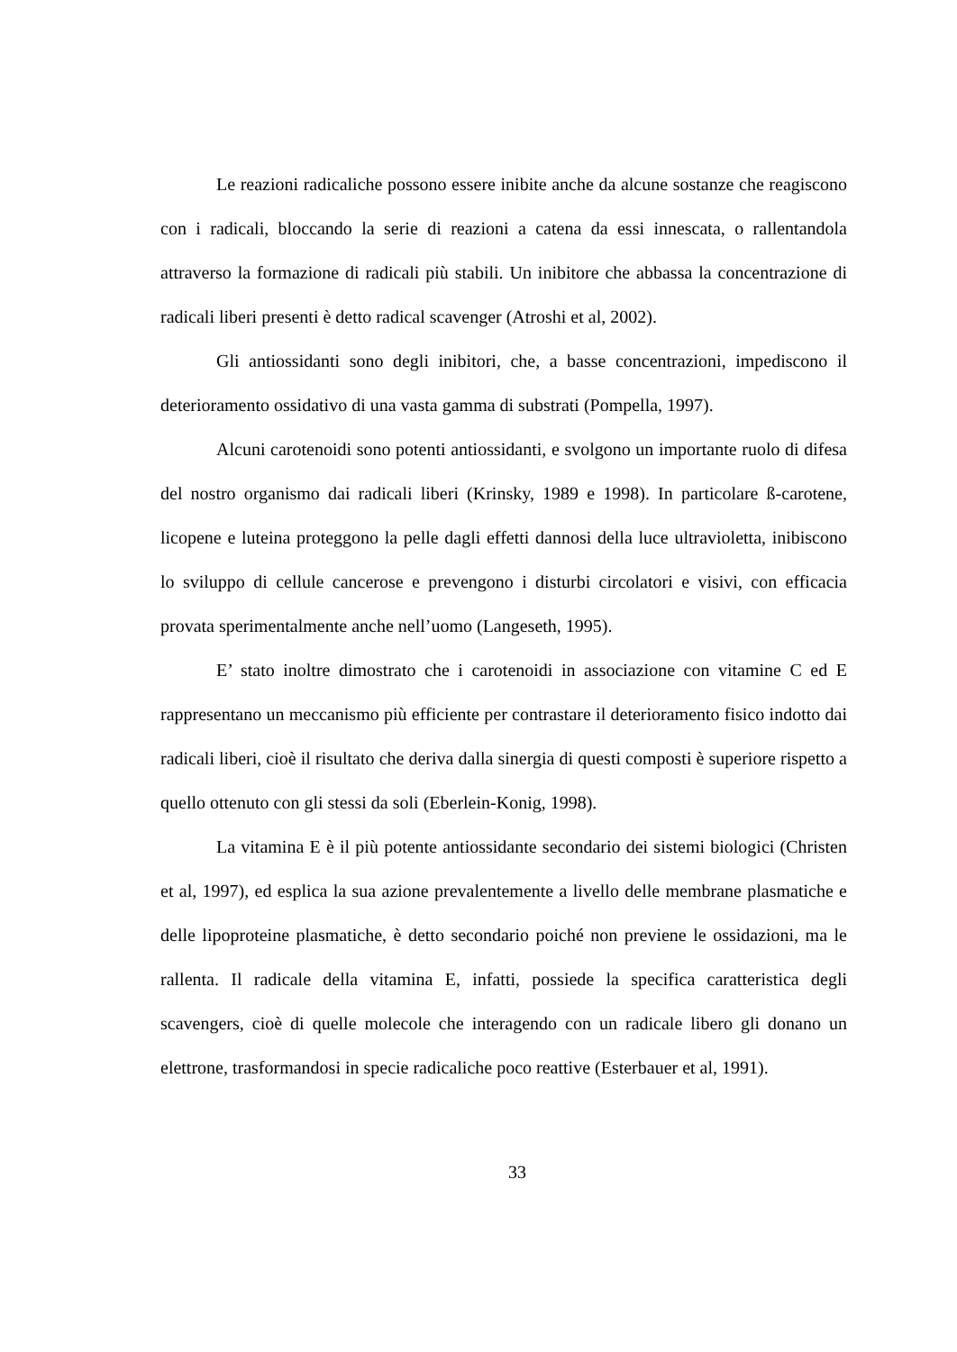Le reazioni radicaliche possono essere inibite anche da alcune sostanze che reagiscono con i radicali, bloccando la serie di reazioni a catena da essi innescata, o rallentandola attraverso la formazione di radicali più stabili. Un inibitore che abbassa la concentrazione di radicali liberi presenti è detto radical scavenger (Atroshi et al, 2002).
Gli antiossidanti sono degli inibitori, che, a basse concentrazioni, impediscono il deterioramento ossidativo di una vasta gamma di substrati (Pompella, 1997).
Alcuni carotenoidi sono potenti antiossidanti, e svolgono un importante ruolo di difesa del nostro organismo dai radicali liberi (Krinsky, 1989 e 1998). In particolare ß-carotene, licopene e luteina proteggono la pelle dagli effetti dannosi della luce ultravioletta, inibiscono lo sviluppo di cellule cancerose e prevengono i disturbi circolatori e visivi, con efficacia provata sperimentalmente anche nell’uomo (Langeseth, 1995).
E’ stato inoltre dimostrato che i carotenoidi in associazione con vitamine C ed E rappresentano un meccanismo più efficiente per contrastare il deterioramento fisico indotto dai radicali liberi, cioè il risultato che deriva dalla sinergia di questi composti è superiore rispetto a quello ottenuto con gli stessi da soli (Eberlein-Konig, 1998).
La vitamina E è il più potente antiossidante secondario dei sistemi biologici (Christen et al, 1997), ed esplica la sua azione prevalentemente a livello delle membrane plasmatiche e delle lipoproteine plasmatiche, è detto secondario poiché non previene le ossidazioni, ma le rallenta. Il radicale della vitamina E, infatti, possiede la specifica caratteristica degli scavengers, cioè di quelle molecole che interagendo con un radicale libero gli donano un elettrone, trasformandosi in specie radicaliche poco reattive (Esterbauer et al, 1991).
33